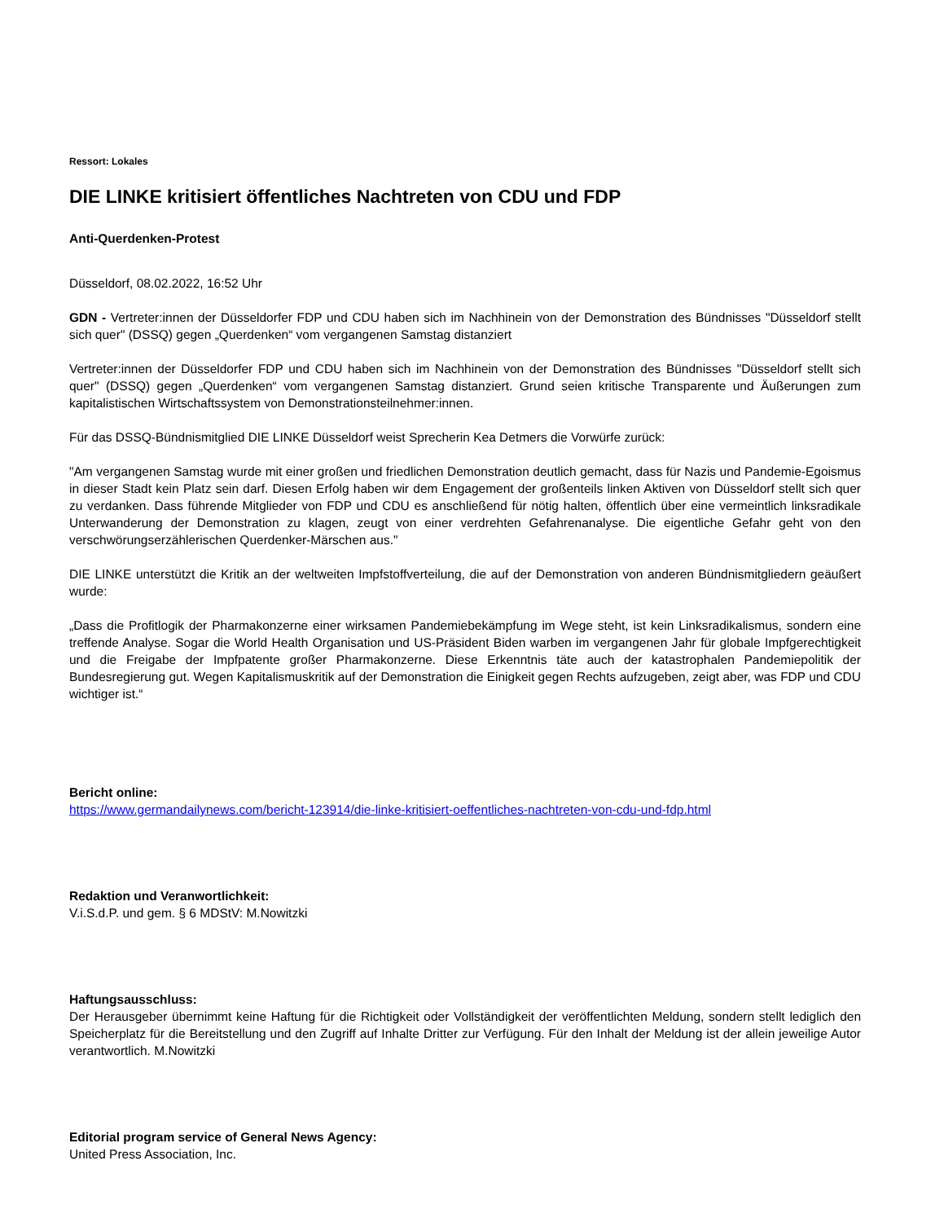Ressort: Lokales
DIE LINKE kritisiert öffentliches Nachtreten von CDU und FDP
Anti-Querdenken-Protest
Düsseldorf, 08.02.2022, 16:52 Uhr
GDN - Vertreter:innen der Düsseldorfer FDP und CDU haben sich im Nachhinein von der Demonstration des Bündnisses "Düsseldorf stellt sich quer" (DSSQ) gegen „Querdenken“ vom vergangenen Samstag distanziert
Vertreter:innen der Düsseldorfer FDP und CDU haben sich im Nachhinein von der Demonstration des Bündnisses "Düsseldorf stellt sich quer" (DSSQ) gegen „Querdenken“ vom vergangenen Samstag distanziert. Grund seien kritische Transparente und Äußerungen zum kapitalistischen Wirtschaftssystem von Demonstrationsteilnehmer:innen.
Für das DSSQ-Bündnismitglied DIE LINKE Düsseldorf weist Sprecherin Kea Detmers die Vorwürfe zurück:
"Am vergangenen Samstag wurde mit einer großen und friedlichen Demonstration deutlich gemacht, dass für Nazis und Pandemie-Egoismus in dieser Stadt kein Platz sein darf. Diesen Erfolg haben wir dem Engagement der großenteils linken Aktiven von Düsseldorf stellt sich quer zu verdanken. Dass führende Mitglieder von FDP und CDU es anschließend für nötig halten, öffentlich über eine vermeintlich linksradikale Unterwanderung der Demonstration zu klagen, zeugt von einer verdrehten Gefahrenanalyse. Die eigentliche Gefahr geht von den verschwörungserzählerischen Querdenker-Märschen aus."
DIE LINKE unterstützt die Kritik an der weltweiten Impfstoffverteilung, die auf der Demonstration von anderen Bündnismitgliedern geäußert wurde:
„Dass die Profitlogik der Pharmakonzerne einer wirksamen Pandemiebekämpfung im Wege steht, ist kein Linksradikalismus, sondern eine treffende Analyse. Sogar die World Health Organisation und US-Präsident Biden warben im vergangenen Jahr für globale Impfgerechtigkeit und die Freigabe der Impfpatente großer Pharmakonzerne. Diese Erkenntnis täte auch der katastrophalen Pandemiepolitik der Bundesregierung gut. Wegen Kapitalismuskritik auf der Demonstration die Einigkeit gegen Rechts aufzugeben, zeigt aber, was FDP und CDU wichtiger ist.“
Bericht online:
https://www.germandailynews.com/bericht-123914/die-linke-kritisiert-oeffentliches-nachtreten-von-cdu-und-fdp.html
Redaktion und Veranwortlichkeit:
V.i.S.d.P. und gem. § 6 MDStV: M.Nowitzki
Haftungsausschluss:
Der Herausgeber übernimmt keine Haftung für die Richtigkeit oder Vollständigkeit der veröffentlichten Meldung, sondern stellt lediglich den Speicherplatz für die Bereitstellung und den Zugriff auf Inhalte Dritter zur Verfügung. Für den Inhalt der Meldung ist der allein jeweilige Autor verantwortlich. M.Nowitzki
Editorial program service of General News Agency:
United Press Association, Inc.